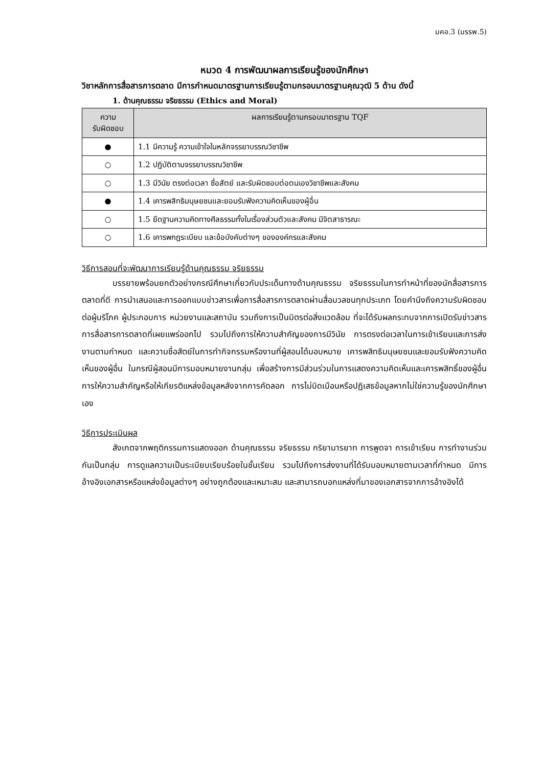มคอ.3 (มรรพ.5)
หมวด 4 การพัฒนาผลการเรียนรู้ของนักศึกษา
วิชาหลักการสื่อสารการตลาด มีการกำหนดมาตรฐานการเรียนรู้ตามกรอบมาตรฐานคุณวุฒิ 5 ด้าน ดังนี้
1. ด้านคุณธรรม จริยธรรม (Ethics and Moral)
| ความ รับผิดชอบ | ผลการเรียนรู้ตามกรอบมาตรฐาน TQF |
| --- | --- |
| ● | 1.1 มีความรู้ ความเข้าใจในหลักจรรยาบรรณวิชาชีพ |
| ○ | 1.2 ปฏิบัติตามจรรยาบรรณวิชาชีพ |
| ○ | 1.3 มีวินัย ตรงต่อเวลา ซื่อสัตย์ และรับผิดชอบต่อตนเองวิชาชีพและสังคม |
| ● | 1.4 เคารพสิทธิมนุษยชนและยอมรับฟังความคิดเห็นของผู้อื่น |
| ○ | 1.5 ยึดฐานความคิดทางศีลธรรมทั้งในเรื่องส่วนตัวและสังคม มีจิตสาธารณะ |
| ○ | 1.6 เคารพกฎระเบียบ และข้อบังคับต่างๆ ขององค์กรและสังคม |
วิธีการสอนที่จะพัฒนาการเรียนรู้ด้านคุณธรรม จริยธรรม
บรรยายพร้อมยกตัวอย่างกรณีศึกษาเกี่ยวกับประเด็นทางด้านคุณธรรม จริยธรรมในการทำหน้าที่ของนักสื่อสารการตลาดที่ดี การนำเสนอและการออกแบบข่าวสารเพื่อการสื่อสารการตลาดผ่านสื่อมวลชนทุกประเภท โดยคำนึงถึงความรับผิดชอบต่อผู้บริโภค ผู้ประกอบการ หน่วยงานและสถาบัน รวมถึงการเป็นมิตรต่อสิ่งแวดล้อม ที่จะได้รับผลกระทบจากการเปิดรับข่าวสารการสื่อสารการตลาดที่เผยแพร่ออกไป รวมไปถึงการให้ความสำคัญของการมีวินัย การตรงต่อเวลาในการเข้าเรียนและการส่งงานตามกำหนด และความซื่อสัตย์ในการทำกิจกรรมหรืองานที่ผู้สอนได้มอบหมาย เคารพสิทธิมนุษยชนและยอมรับฟังความคิดเห็นของผู้อื่น ในกรณีผู้สอนมีการมอบหมายงานกลุ่ม เพื่อสร้างการมีส่วนร่วมในการแสดงความคิดเห็นและเคารพสิทธิ์ของผู้อื่น การให้ความสำคัญหรือให้เกียรติแหล่งข้อมูลหลังจากการคัดลอก การไม่บิดเบือนหรือปฏิเสธข้อมูลหากไม่ใช่ความรู้ของนักศึกษาเอง
วิธีการประเมินผล
สังเกตจากพฤติกรรมการแสดงออก ด้านคุณธรรม จริยธรรม กริยามารยาท การพูดจา การเข้าเรียน การทำงานร่วมกันเป็นกลุ่ม การดูแลความเป็นระเบียบเรียบร้อยในชั้นเรียน รวมไปถึงการส่งงานที่ได้รับมอบหมายตามเวลาที่กำหนด มีการอ้างอิงเอกสารหรือแหล่งข้อมูลต่างๆ อย่างถูกต้องและเหมาะสม และสามารถบอกแหล่งที่มาของเอกสารจากการอ้างอิงได้